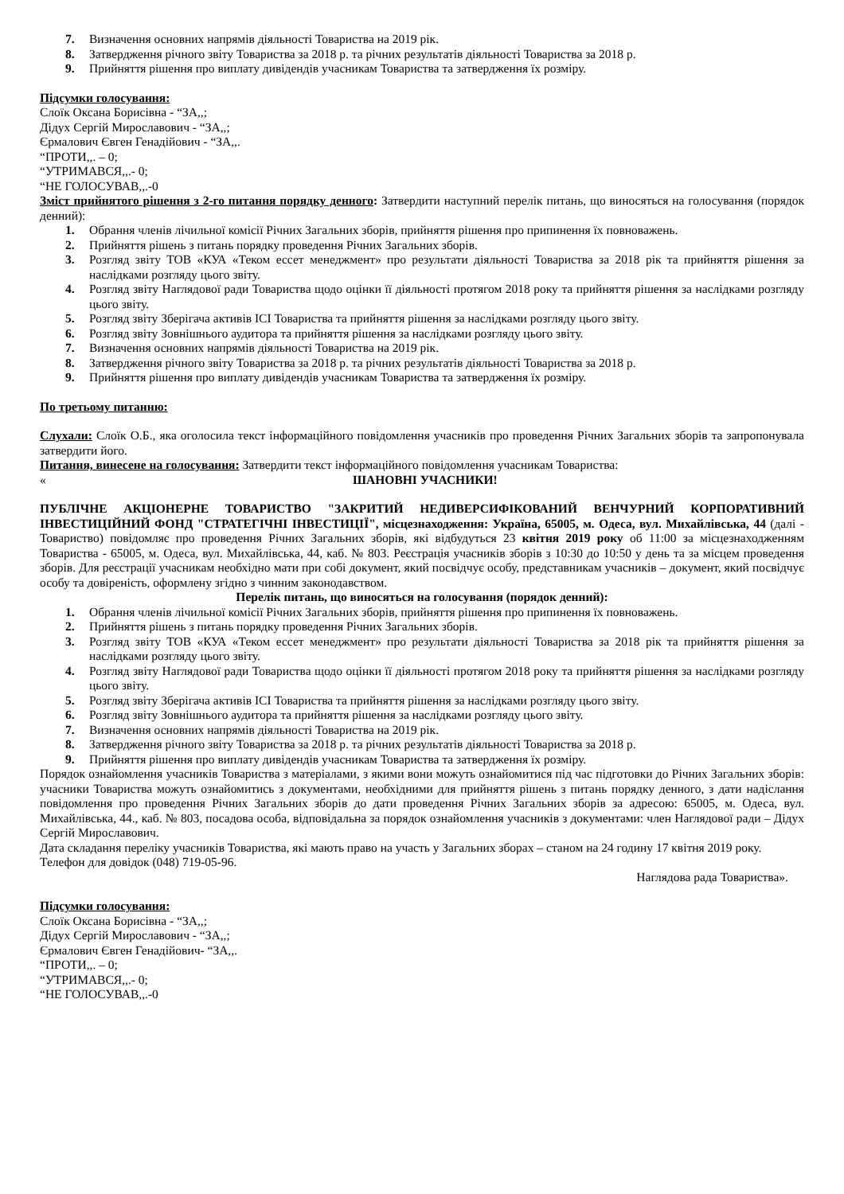7. Визначення основних напрямів діяльності Товариства на 2019 рік.
8. Затвердження річного звіту Товариства за 2018 р. та річних результатів діяльності Товариства за 2018 р.
9. Прийняття рішення про виплату дивідендів учасникам Товариства та затвердження їх розміру.
Підсумки голосування:
Слоїк Оксана Борисівна - “ЗА,,;
Дідух Сергій Мирославович - “ЗА,,;
Єрмалович Євген Генадійович - “ЗА,,.
“ПРОТИ,,. – 0;
“УТРИМАВСЯ,,.- 0;
“НЕ ГОЛОСУВАВ,,.-0
Зміст прийнятого рішення з 2-го питання порядку денного: Затвердити наступний перелік питань, що виносяться на голосування (порядок денний):
1. Обрання членів лічильної комісії Річних Загальних зборів, прийняття рішення про припинення їх повноважень.
2. Прийняття рішень з питань порядку проведення Річних Загальних зборів.
3. Розгляд звіту ТОВ «КУА «Теком ессет менеджмент» про результати діяльності Товариства за 2018 рік та прийняття рішення за наслідками розгляду цього звіту.
4. Розгляд звіту Наглядової ради Товариства щодо оцінки її діяльності протягом 2018 року та прийняття рішення за наслідками розгляду цього звіту.
5. Розгляд звіту Зберігача активів ІСІ Товариства та прийняття рішення за наслідками розгляду цього звіту.
6. Розгляд звіту Зовнішнього аудитора та прийняття рішення за наслідками розгляду цього звіту.
7. Визначення основних напрямів діяльності Товариства на 2019 рік.
8. Затвердження річного звіту Товариства за 2018 р. та річних результатів діяльності Товариства за 2018 р.
9. Прийняття рішення про виплату дивідендів учасникам Товариства та затвердження їх розміру.
По третьому питанню:
Слухали: Слоїк О.Б., яка оголосила текст інформаційного повідомлення учасників про проведення Річних Загальних зборів та запропонувала затвердити його.
Питання, винесене на голосування: Затвердити текст інформаційного повідомлення учасникам Товариства:
« ШАНОВНІ УЧАСНИКИ!
ПУБЛІЧНЕ АКЦІОНЕРНЕ ТОВАРИСТВО "ЗАКРИТИЙ НЕДИВЕРСИФІКОВАНИЙ ВЕНЧУРНИЙ КОРПОРАТИВНИЙ ІНВЕСТИЦІЙНИЙ ФОНД "СТРАТЕГІЧНІ ІНВЕСТИЦІЇ", місцезнаходження: Україна, 65005, м. Одеса, вул. Михайлівська, 44 (далі - Товариство) повідомляє про проведення Річних Загальних зборів, які відбудуться 23 квітня 2019 року об 11:00 за місцезнаходженням Товариства - 65005, м. Одеса, вул. Михайлівська, 44, каб. № 803. Реєстрація учасників зборів з 10:30 до 10:50 у день та за місцем проведення зборів. Для реєстрації учасникам необхідно мати при собі документ, який посвідчує особу, представникам учасників – документ, який посвідчує особу та довіреність, оформлену згідно з чинним законодавством.
Перелік питань, що виносяться на голосування (порядок денний):
1. Обрання членів лічильної комісії Річних Загальних зборів, прийняття рішення про припинення їх повноважень.
2. Прийняття рішень з питань порядку проведення Річних Загальних зборів.
3. Розгляд звіту ТОВ «КУА «Теком ессет менеджмент» про результати діяльності Товариства за 2018 рік та прийняття рішення за наслідками розгляду цього звіту.
4. Розгляд звіту Наглядової ради Товариства щодо оцінки її діяльності протягом 2018 року та прийняття рішення за наслідками розгляду цього звіту.
5. Розгляд звіту Зберігача активів ІСІ Товариства та прийняття рішення за наслідками розгляду цього звіту.
6. Розгляд звіту Зовнішнього аудитора та прийняття рішення за наслідками розгляду цього звіту.
7. Визначення основних напрямів діяльності Товариства на 2019 рік.
8. Затвердження річного звіту Товариства за 2018 р. та річних результатів діяльності Товариства за 2018 р.
9. Прийняття рішення про виплату дивідендів учасникам Товариства та затвердження їх розміру.
Порядок ознайомлення учасників Товариства з матеріалами, з якими вони можуть ознайомитися під час підготовки до Річних Загальних зборів: учасники Товариства можуть ознайомитись з документами, необхідними для прийняття рішень з питань порядку денного, з дати надіслання повідомлення про проведення Річних Загальних зборів до дати проведення Річних Загальних зборів за адресою: 65005, м. Одеса, вул. Михайлівська, 44., каб. № 803, посадова особа, відповідальна за порядок ознайомлення учасників з документами: член Наглядової ради – Дідух Сергій Мирославович.
Дата складання переліку учасників Товариства, які мають право на участь у Загальних зборах – станом на 24 годину 17 квітня 2019 року.
Телефон для довідок (048) 719-05-96.
Наглядова рада Товариства».
Підсумки голосування:
Слоїк Оксана Борисівна - “ЗА,,;
Дідух Сергій Мирославович - “ЗА,,;
Єрмалович Євген Генадійович- “ЗА,,.
“ПРОТИ,,. – 0;
“УТРИМАВСЯ,,.- 0;
“НЕ ГОЛОСУВАВ,,.-0